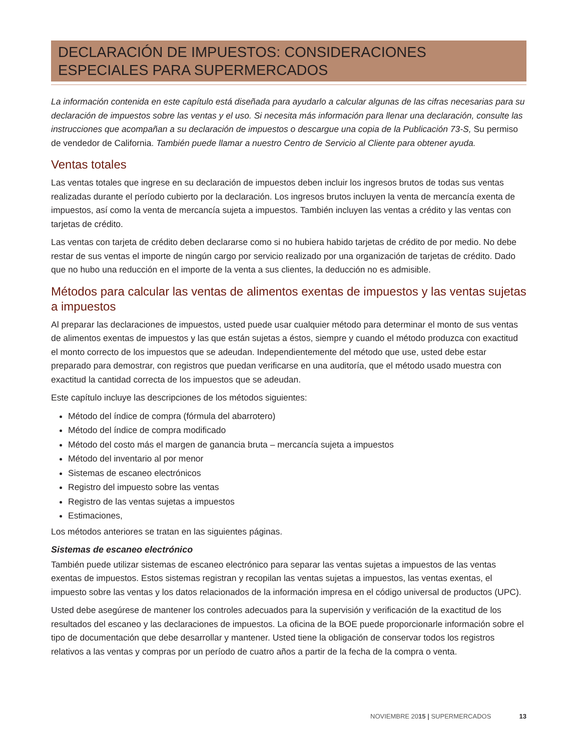DECLARACIÓN DE IMPUESTOS: CONSIDERACIONES ESPECIALES PARA SUPERMERCADOS
La información contenida en este capítulo está diseñada para ayudarlo a calcular algunas de las cifras necesarias para su declaración de impuestos sobre las ventas y el uso. Si necesita más información para llenar una declaración, consulte las instrucciones que acompañan a su declaración de impuestos o descargue una copia de la Publicación 73-S, Su permiso de vendedor de California. También puede llamar a nuestro Centro de Servicio al Cliente para obtener ayuda.
Ventas totales
Las ventas totales que ingrese en su declaración de impuestos deben incluir los ingresos brutos de todas sus ventas realizadas durante el período cubierto por la declaración. Los ingresos brutos incluyen la venta de mercancía exenta de impuestos, así como la venta de mercancía sujeta a impuestos. También incluyen las ventas a crédito y las ventas con tarjetas de crédito.
Las ventas con tarjeta de crédito deben declararse como si no hubiera habido tarjetas de crédito de por medio. No debe restar de sus ventas el importe de ningún cargo por servicio realizado por una organización de tarjetas de crédito. Dado que no hubo una reducción en el importe de la venta a sus clientes, la deducción no es admisible.
Métodos para calcular las ventas de alimentos exentas de impuestos y las ventas sujetas a impuestos
Al preparar las declaraciones de impuestos, usted puede usar cualquier método para determinar el monto de sus ventas de alimentos exentas de impuestos y las que están sujetas a éstos, siempre y cuando el método produzca con exactitud el monto correcto de los impuestos que se adeudan. Independientemente del método que use, usted debe estar preparado para demostrar, con registros que puedan verificarse en una auditoría, que el método usado muestra con exactitud la cantidad correcta de los impuestos que se adeudan.
Este capítulo incluye las descripciones de los métodos siguientes:
Método del índice de compra (fórmula del abarrotero)
Método del índice de compra modificado
Método del costo más el margen de ganancia bruta – mercancía sujeta a impuestos
Método del inventario al por menor
Sistemas de escaneo electrónicos
Registro del impuesto sobre las ventas
Registro de las ventas sujetas a impuestos
Estimaciones,
Los métodos anteriores se tratan en las siguientes páginas.
Sistemas de escaneo electrónico
También puede utilizar sistemas de escaneo electrónico para separar las ventas sujetas a impuestos de las ventas exentas de impuestos. Estos sistemas registran y recopilan las ventas sujetas a impuestos, las ventas exentas, el impuesto sobre las ventas y los datos relacionados de la información impresa en el código universal de productos (UPC).
Usted debe asegúrese de mantener los controles adecuados para la supervisión y verificación de la exactitud de los resultados del escaneo y las declaraciones de impuestos. La oficina de la BOE puede proporcionarle información sobre el tipo de documentación que debe desarrollar y mantener. Usted tiene la obligación de conservar todos los registros relativos a las ventas y compras por un período de cuatro años a partir de la fecha de la compra o venta.
NOVIEMBRE 2015 | SUPERMERCADOS 13